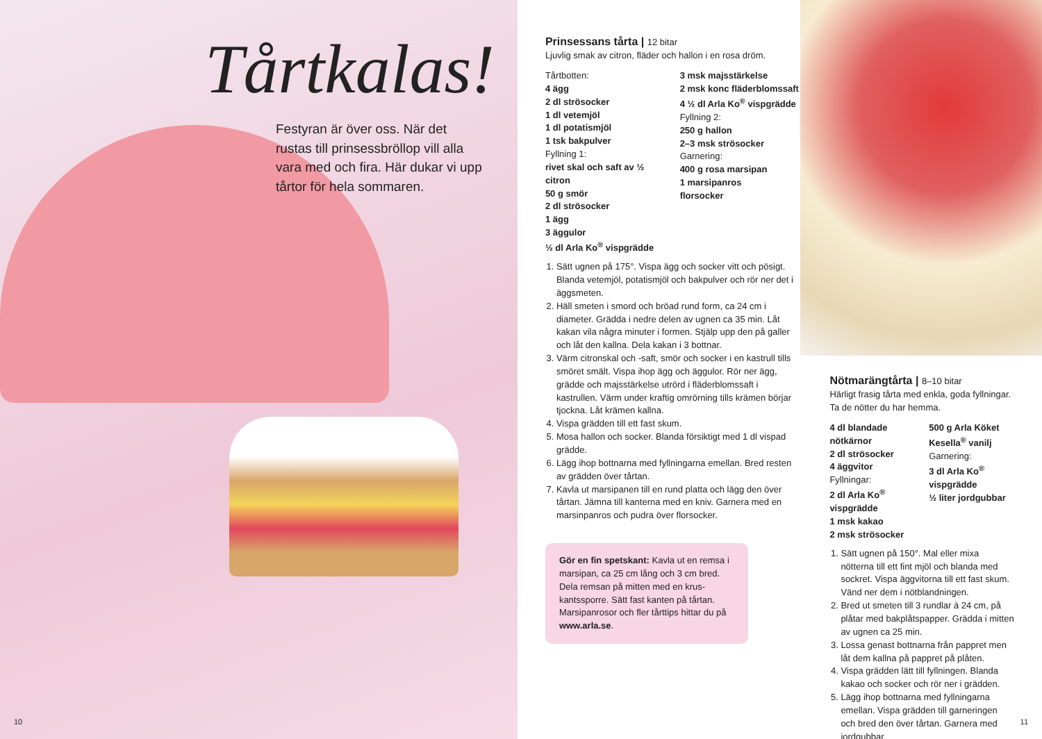Tårtkalas!
Festyran är över oss. När det rustas till prinsessbröllop vill alla vara med och fira. Här dukar vi upp tårtor för hela sommaren.
10
Prinsessans tårta | 12 bitar
Ljuvlig smak av citron, fläder och hallon i en rosa dröm.
Tårtbotten:
4 ägg
2 dl strösocker
1 dl vetemjöl
1 dl potatismjöl
1 tsk bakpulver
Fyllning 1:
rivet skal och saft av ½ citron
50 g smör
2 dl strösocker
1 ägg
3 äggulor
½ dl Arla Ko<sup>®</sup> vispgrädde
3 msk majsstärkelse
2 msk konc fläder­blomssaft
4 ½ dl Arla Ko<sup>®</sup> vispgrädde
Fyllning 2:
250 g hallon
2–3 msk strösocker
Garnering:
400 g rosa marsipan
1 marsipanros
florsocker
1. Sätt ugnen på 175°. Vispa ägg och socker vitt och pösigt. Blanda vetemjöl, potatismjöl och bakpulver och rör ner det i äggsmeten.
2. Häll smeten i smord och bröad rund form, ca 24 cm i diameter. Grädda i nedre delen av ugnen ca 35 min. Låt kakan vila några minuter i formen. Stjälp upp den på galler och låt den kallna. Dela kakan i 3 bottnar.
3. Värm citronskal och -saft, smör och socker i en kastrull tills smöret smält. Vispa ihop ägg och äggulor. Rör ner ägg, grädde och majs­stärkelse utrörd i fläderblomssaft i kastrullen. Värm under kraftig omrörning tills krämen börjar tjockna. Låt krämen kallna.
4. Vispa grädden till ett fast skum.
5. Mosa hallon och socker. Blanda försiktigt med 1 dl vispad grädde.
6. Lägg ihop bottnarna med fyllningarna emellan. Bred resten av grädden över tårtan.
7. Kavla ut marsipanen till en rund platta och lägg den över tårtan. Jämna till kanterna med en kniv. Garnera med en marsinpanros och pudra över florsocker.
Gör en fin spetskant: Kavla ut en remsa i marsipan, ca 25 cm lång och 3 cm bred. Dela remsan på mitten med en krus­kantssporre. Sätt fast kanten på tårtan. Marsipanrosor och fler tårttips hittar du på www.arla.se.
Nötmarängtårta | 8–10 bitar
Härligt frasig tårta med enkla, goda fyllningar. Ta de nötter du har hemma.
4 dl blandade nötkärnor
2 dl strösocker
4 äggvitor
Fyllningar:
2 dl Arla Ko<sup>®</sup> vispgrädde
1 msk kakao
2 msk strösocker
500 g Arla Köket Kesella<sup>®</sup> vanilj
Garnering:
3 dl Arla Ko<sup>®</sup> vispgrädde
½ liter jordgubbar
1. Sätt ugnen på 150°. Mal eller mixa nötterna till ett fint mjöl och blanda med sockret. Vispa äggvitorna till ett fast skum. Vänd ner dem i nötblandningen.
2. Bred ut smeten till 3 rundlar à 24 cm, på plåtar med bakplåtspapper. Grädda i mitten av ugnen ca 25 min.
3. Lossa genast bottnarna från pappret men låt dem kallna på pappret på plåten.
4. Vispa grädden lätt till fyllningen. Blanda kakao och socker och rör ner i grädden.
5. Lägg ihop bottnarna med fyllningarna emel­lan. Vispa grädden till garneringen och bred den över tårtan. Garnera med jordgubbar.
11